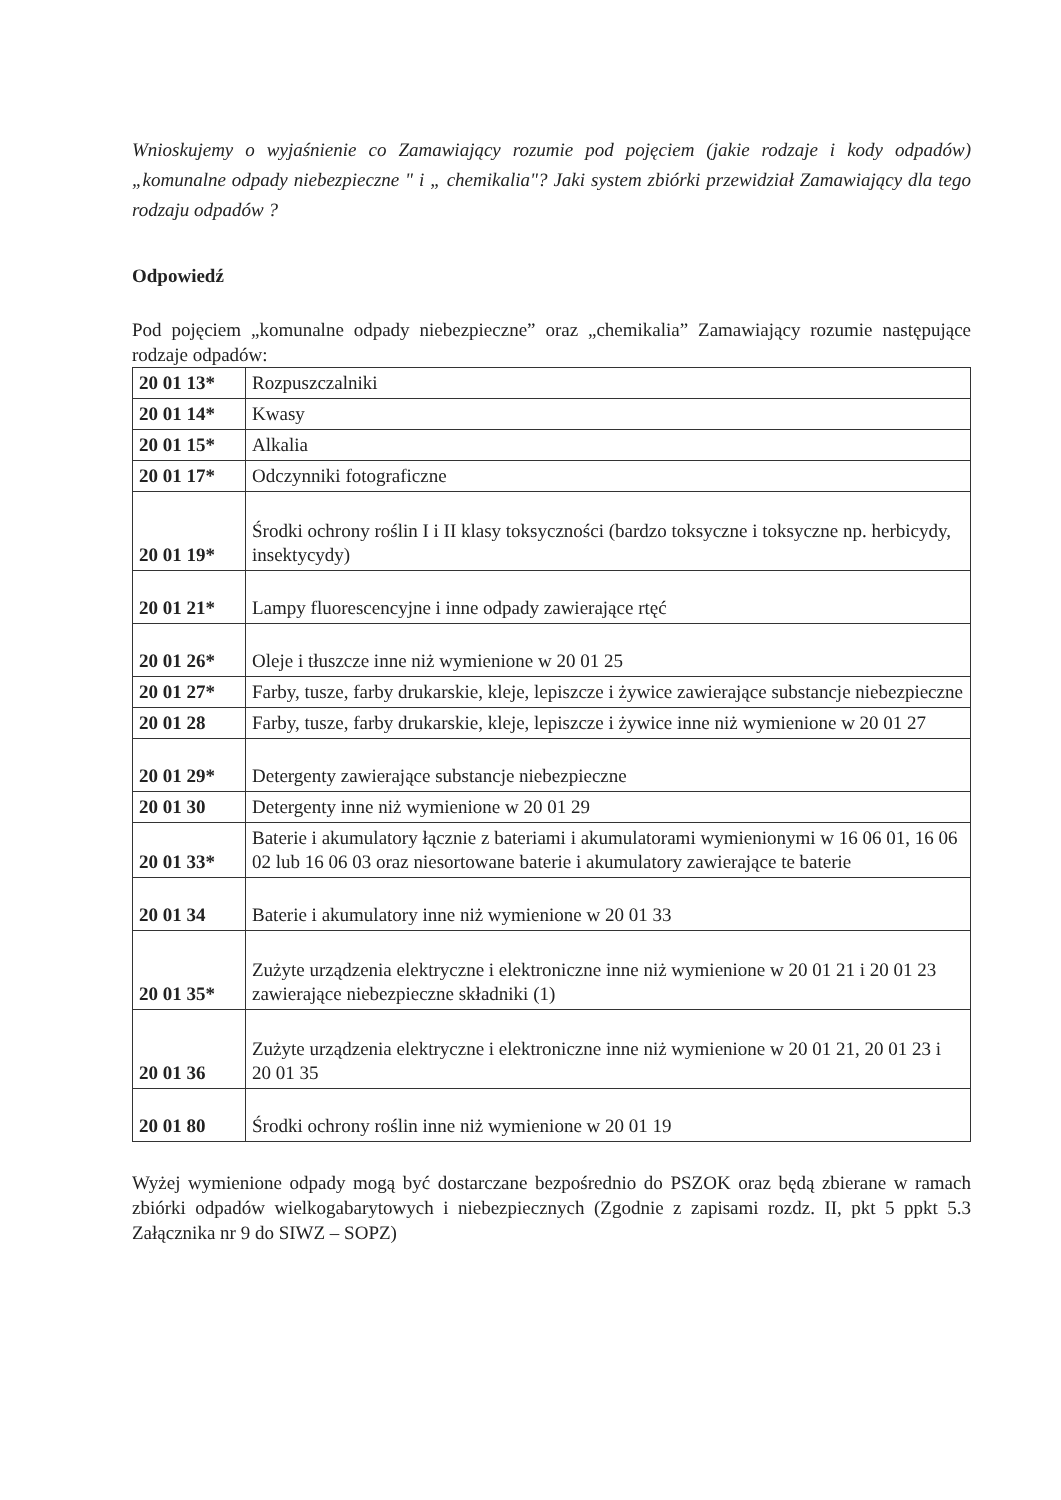Wnioskujemy o wyjaśnienie co Zamawiający rozumie pod pojęciem (jakie rodzaje i kody odpadów) „komunalne odpady niebezpieczne " i „ chemikalia"? Jaki system zbiórki przewidział Zamawiający dla tego rodzaju odpadów ?
Odpowiedź
Pod pojęciem „komunalne odpady niebezpieczne” oraz „chemikalia” Zamawiający rozumie następujące rodzaje odpadów:
| 20 01 13* | Rozpuszczalniki |
| 20 01 14* | Kwasy |
| 20 01 15* | Alkalia |
| 20 01 17* | Odczynniki fotograficzne |
| 20 01 19* | Środki ochrony roślin I i II klasy toksyczności (bardzo toksyczne i toksyczne np. herbicydy, insektycydy) |
| 20 01 21* | Lampy fluorescencyjne i inne odpady zawierające rtęć |
| 20 01 26* | Oleje i tłuszcze inne niż wymienione w 20 01 25 |
| 20 01 27* | Farby, tusze, farby drukarskie, kleje, lepiszcze i żywice zawierające substancje niebezpieczne |
| 20 01 28 | Farby, tusze, farby drukarskie, kleje, lepiszcze i żywice inne niż wymienione w 20 01 27 |
| 20 01 29* | Detergenty zawierające substancje niebezpieczne |
| 20 01 30 | Detergenty inne niż wymienione w 20 01 29 |
| 20 01 33* | Baterie i akumulatory łącznie z bateriami i akumulatorami wymienionymi w 16 06 01, 16 06 02 lub 16 06 03 oraz niesortowane baterie i akumulatory zawierające te baterie |
| 20 01 34 | Baterie i akumulatory inne niż wymienione w 20 01 33 |
| 20 01 35* | Zużyte urządzenia elektryczne i elektroniczne inne niż wymienione w 20 01 21 i 20 01 23 zawierające niebezpieczne składniki (1) |
| 20 01 36 | Zużyte urządzenia elektryczne i elektroniczne inne niż wymienione w 20 01 21, 20 01 23 i 20 01 35 |
| 20 01 80 | Środki ochrony roślin inne niż wymienione w 20 01 19 |
Wyżej wymienione odpady mogą być dostarczane bezpośrednio do PSZOK oraz będą zbierane w ramach zbiórki odpadów wielkogabarytowych i niebezpiecznych (Zgodnie z zapisami rozdz. II, pkt 5 ppkt 5.3 Załącznika nr 9 do SIWZ – SOPZ)